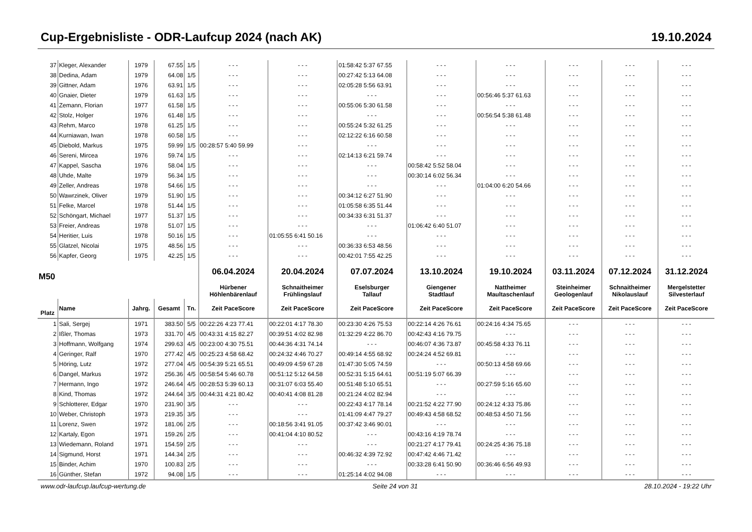Cup-Ergebnisliste - ODR-Laufcup 2024 (nach AK) 19.10.2024
| 37 | Kleger, Alexander | 1979 | 67.55 | 1/5 | - - - | - - - | 01:58:42 5:37 67.55 | - - - | - - - | - - - | - - - | - - - |
| 38 | Dedina, Adam | 1979 | 64.08 | 1/5 | - - - | - - - | 00:27:42 5:13 64.08 | - - - | - - - | - - - | - - - | - - - |
| 39 | Gittner, Adam | 1976 | 63.91 | 1/5 | - - - | - - - | 02:05:28 5:56 63.91 | - - - | - - - | - - - | - - - | - - - |
| 40 | Gnaier, Dieter | 1979 | 61.63 | 1/5 | - - - | - - - | - - - | - - - | 00:56:46 5:37 61.63 | - - - | - - - | - - - |
| 41 | Zemann, Florian | 1977 | 61.58 | 1/5 | - - - | - - - | 00:55:06 5:30 61.58 | - - - | - - - | - - - | - - - | - - - |
| 42 | Stolz, Holger | 1976 | 61.48 | 1/5 | - - - | - - - | - - - | - - - | 00:56:54 5:38 61.48 | - - - | - - - | - - - |
| 43 | Rehm, Marco | 1978 | 61.25 | 1/5 | - - - | - - - | 00:55:24 5:32 61.25 | - - - | - - - | - - - | - - - | - - - |
| 44 | Kurniawan, Iwan | 1978 | 60.58 | 1/5 | - - - | - - - | 02:12:22 6:16 60.58 | - - - | - - - | - - - | - - - | - - - |
| 45 | Diebold, Markus | 1975 | 59.99 | 1/5 | 00:28:57 5:40 59.99 | - - - | - - - | - - - | - - - | - - - | - - - | - - - |
| 46 | Sereni, Mircea | 1976 | 59.74 | 1/5 | - - - | - - - | 02:14:13 6:21 59.74 | - - - | - - - | - - - | - - - | - - - |
| 47 | Kappel, Sascha | 1976 | 58.04 | 1/5 | - - - | - - - | - - - | 00:58:42 5:52 58.04 | - - - | - - - | - - - | - - - |
| 48 | Uhde, Malte | 1979 | 56.34 | 1/5 | - - - | - - - | - - - | 00:30:14 6:02 56.34 | - - - | - - - | - - - | - - - |
| 49 | Zeller, Andreas | 1978 | 54.66 | 1/5 | - - - | - - - | - - - | - - - | 01:04:00 6:20 54.66 | - - - | - - - | - - - |
| 50 | Wawrzinek, Oliver | 1979 | 51.90 | 1/5 | - - - | - - - | 00:34:12 6:27 51.90 | - - - | - - - | - - - | - - - | - - - |
| 51 | Felke, Marcel | 1978 | 51.44 | 1/5 | - - - | - - - | 01:05:58 6:35 51.44 | - - - | - - - | - - - | - - - | - - - |
| 52 | Schöngart, Michael | 1977 | 51.37 | 1/5 | - - - | - - - | 00:34:33 6:31 51.37 | - - - | - - - | - - - | - - - | - - - |
| 53 | Freier, Andreas | 1978 | 51.07 | 1/5 | - - - | - - - | - - - | 01:06:42 6:40 51.07 | - - - | - - - | - - - | - - - |
| 54 | Heritier, Luis | 1978 | 50.16 | 1/5 | - - - | 01:05:55 6:41 50.16 | - - - | - - - | - - - | - - - | - - - | - - - |
| 55 | Glatzel, Nicolai | 1975 | 48.56 | 1/5 | - - - | - - - | 00:36:33 6:53 48.56 | - - - | - - - | - - - | - - - | - - - |
| 56 | Kapfer, Georg | 1975 | 42.25 | 1/5 | - - - | - - - | 00:42:01 7:55 42.25 | - - - | - - - | - - - | - - - | - - - |
| M50 | | | | | 06.04.2024 | 20.04.2024 | 07.07.2024 | 13.10.2024 | 19.10.2024 | 03.11.2024 | 07.12.2024 | 31.12.2024 |
| | | | | | Hürbener Höhlenbärenlauf | Schnaitheimer Frühlingslauf | Eselsburger Tallauf | Giengener Stadtlauf | Nattheimer Maultaschenlauf | Steinheimer Geologenlauf | Schnaitheimer Nikolauslauf | Mergelstetter Silvesterlauf |
| Platz | Name | Jahrg. | Gesamt | Tn. | Zeit PaceScore | Zeit PaceScore | Zeit PaceScore | Zeit PaceScore | Zeit PaceScore | Zeit PaceScore | Zeit PaceScore | Zeit PaceScore |
| 1 | Sali, Sergej | 1971 | 383.50 | 5/5 | 00:22:26 4:23 77.41 | 00:22:01 4:17 78.30 | 00:23:30 4:26 75.53 | 00:22:14 4:26 76.61 | 00:24:16 4:34 75.65 | - - - | - - - | - - - |
| 2 | Ißler, Thomas | 1973 | 331.70 | 4/5 | 00:43:31 4:15 82.27 | 00:39:51 4:02 82.98 | 01:32:29 4:22 86.70 | 00:42:43 4:16 79.75 | - - - | - - - | - - - | - - - |
| 3 | Hoffmann, Wolfgang | 1974 | 299.63 | 4/5 | 00:23:00 4:30 75.51 | 00:44:36 4:31 74.14 | - - - | 00:46:07 4:36 73.87 | 00:45:58 4:33 76.11 | - - - | - - - | - - - |
| 4 | Geringer, Ralf | 1970 | 277.42 | 4/5 | 00:25:23 4:58 68.42 | 00:24:32 4:46 70.27 | 00:49:14 4:55 68.92 | 00:24:24 4:52 69.81 | - - - | - - - | - - - | - - - |
| 5 | Höring, Lutz | 1972 | 277.04 | 4/5 | 00:54:39 5:21 65.51 | 00:49:09 4:59 67.28 | 01:47:30 5:05 74.59 | - - - | 00:50:13 4:58 69.66 | - - - | - - - | - - - |
| 6 | Dangel, Markus | 1972 | 256.36 | 4/5 | 00:58:54 5:46 60.78 | 00:51:12 5:12 64.58 | 00:52:31 5:15 64.61 | 00:51:19 5:07 66.39 | - - - | - - - | - - - | - - - |
| 7 | Hermann, Ingo | 1972 | 246.64 | 4/5 | 00:28:53 5:39 60.13 | 00:31:07 6:03 55.40 | 00:51:48 5:10 65.51 | - - - | 00:27:59 5:16 65.60 | - - - | - - - | - - - |
| 8 | Kind, Thomas | 1972 | 244.64 | 3/5 | 00:44:31 4:21 80.42 | 00:40:41 4:08 81.28 | 00:21:24 4:02 82.94 | - - - | - - - | - - - | - - - | - - - |
| 9 | Schlotterer, Edgar | 1970 | 231.90 | 3/5 | - - - | - - - | 00:22:43 4:17 78.14 | 00:21:52 4:22 77.90 | 00:24:12 4:33 75.86 | - - - | - - - | - - - |
| 10 | Weber, Christoph | 1973 | 219.35 | 3/5 | - - - | - - - | 01:41:09 4:47 79.27 | 00:49:43 4:58 68.52 | 00:48:53 4:50 71.56 | - - - | - - - | - - - |
| 11 | Lorenz, Swen | 1972 | 181.06 | 2/5 | - - - | 00:18:56 3:41 91.05 | 00:37:42 3:46 90.01 | - - - | - - - | - - - | - - - | - - - |
| 12 | Kartaly, Egon | 1971 | 159.26 | 2/5 | - - - | 00:41:04 4:10 80.52 | - - - | 00:43:16 4:19 78.74 | - - - | - - - | - - - | - - - |
| 13 | Wiedemann, Roland | 1971 | 154.59 | 2/5 | - - - | - - - | - - - | 00:21:27 4:17 79.41 | 00:24:25 4:36 75.18 | - - - | - - - | - - - |
| 14 | Sigmund, Horst | 1971 | 144.34 | 2/5 | - - - | - - - | 00:46:32 4:39 72.92 | 00:47:42 4:46 71.42 | - - - | - - - | - - - | - - - |
| 15 | Binder, Achim | 1970 | 100.83 | 2/5 | - - - | - - - | - - - | 00:33:28 6:41 50.90 | 00:36:46 6:56 49.93 | - - - | - - - | - - - |
| 16 | Günther, Stefan | 1972 | 94.08 | 1/5 | - - - | - - - | 01:25:14 4:02 94.08 | - - - | - - - | - - - | - - - | - - - |
www.odr-laufcup.laufcup-wertung.de Seite 24 von 31 28.10.2024 - 19:22 Uhr